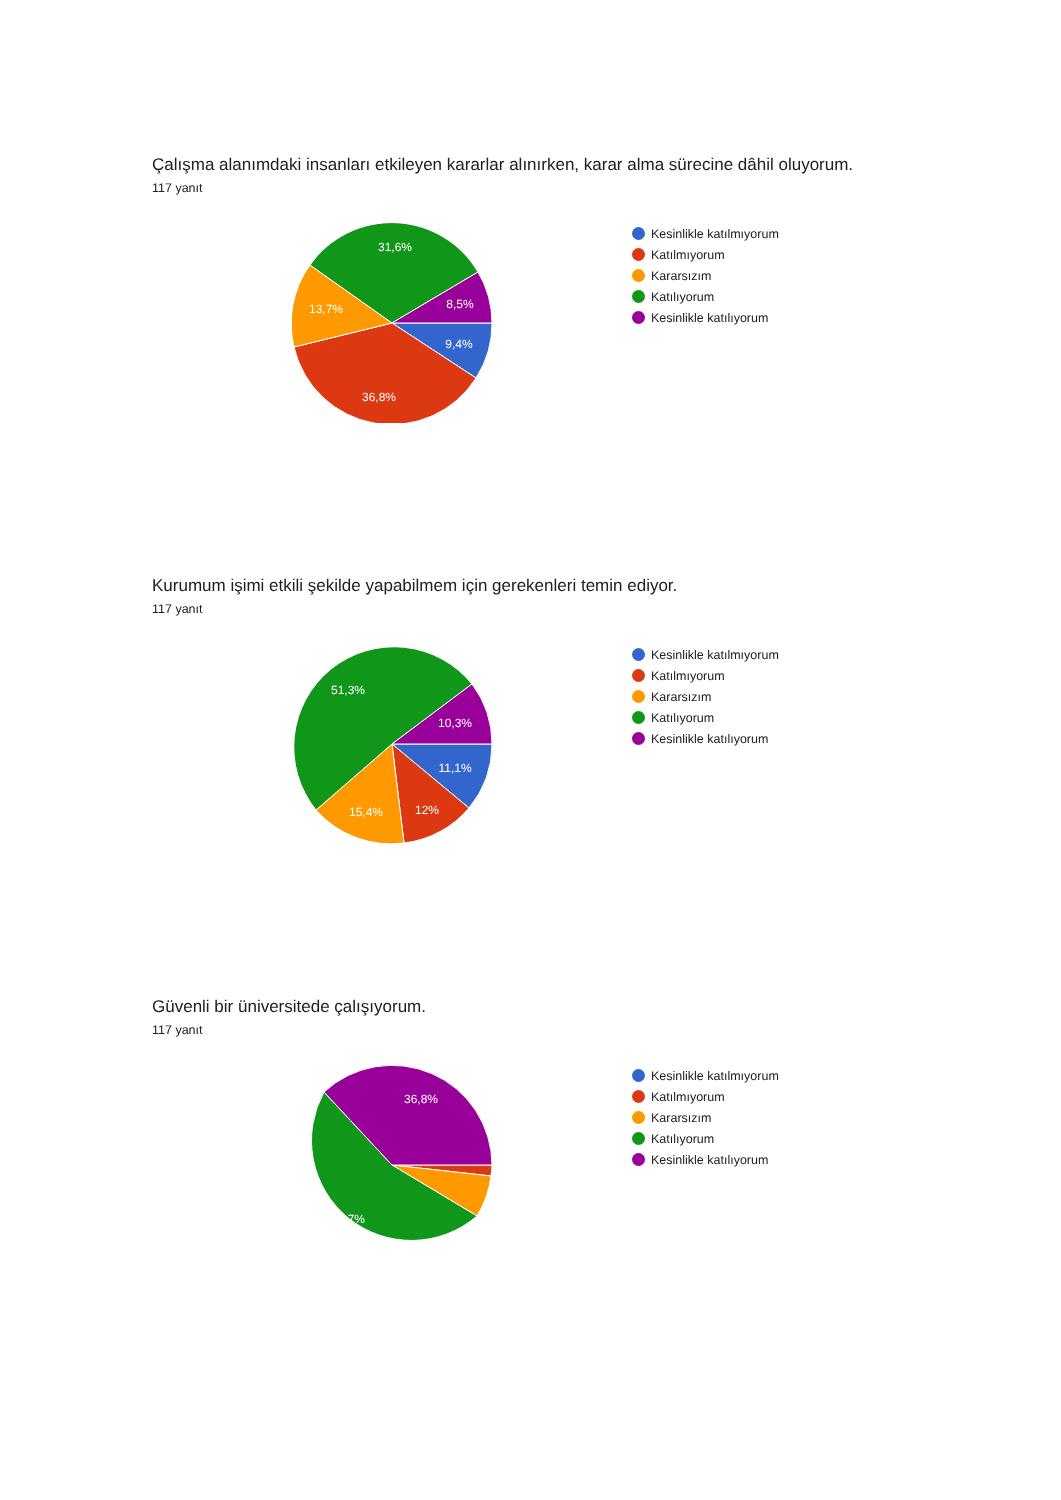Çalışma alanımdaki insanları etkileyen kararlar alınırken, karar alma sürecine dâhil oluyorum.
117 yanıt
9,4%
36,8%
13,7%
31,6%
8,5%
Kesinlikle katılmıyorum
Katılmıyorum
Kararsızım
Katılıyorum
Kesinlikle katılıyorum
Kurumum işimi etkili şekilde yapabilmem için gerekenleri temin ediyor.
117 yanıt
11,1%
12%
15,4%
51,3%
10,3%
Kesinlikle katılmıyorum
Katılmıyorum
Kararsızım
Katılıyorum
Kesinlikle katılıyorum
Güvenli bir üniversitede çalışıyorum.
117 yanıt
36,8%
54,7%
Kesinlikle katılmıyorum
Katılmıyorum
Kararsızım
Katılıyorum
Kesinlikle katılıyorum